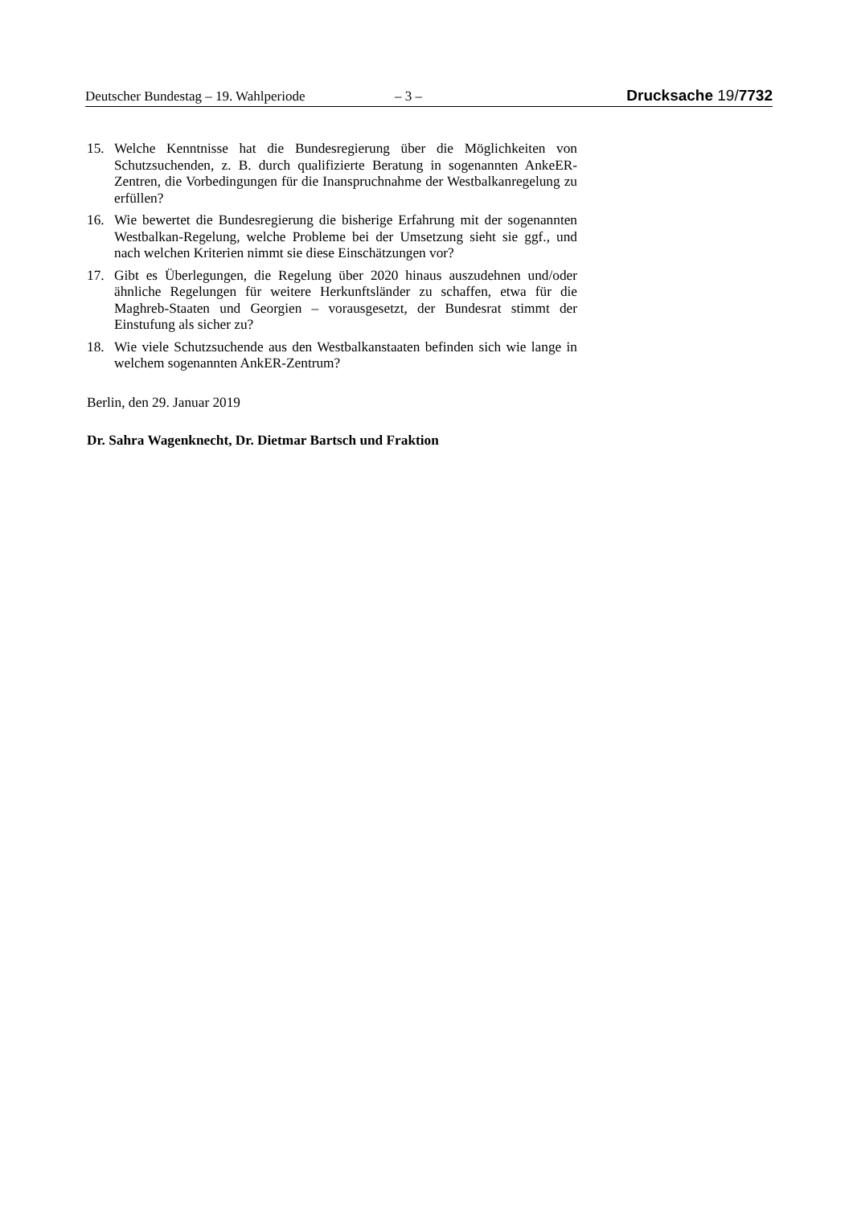Deutscher Bundestag – 19. Wahlperiode – 3 – Drucksache 19/7732
15. Welche Kenntnisse hat die Bundesregierung über die Möglichkeiten von Schutzsuchenden, z. B. durch qualifizierte Beratung in sogenannten AnkeER-Zentren, die Vorbedingungen für die Inanspruchnahme der Westbalkanregelung zu erfüllen?
16. Wie bewertet die Bundesregierung die bisherige Erfahrung mit der sogenannten Westbalkan-Regelung, welche Probleme bei der Umsetzung sieht sie ggf., und nach welchen Kriterien nimmt sie diese Einschätzungen vor?
17. Gibt es Überlegungen, die Regelung über 2020 hinaus auszudehnen und/oder ähnliche Regelungen für weitere Herkunftsländer zu schaffen, etwa für die Maghreb-Staaten und Georgien – vorausgesetzt, der Bundesrat stimmt der Einstufung als sicher zu?
18. Wie viele Schutzsuchende aus den Westbalkanstaaten befinden sich wie lange in welchem sogenannten AnkER-Zentrum?
Berlin, den 29. Januar 2019
Dr. Sahra Wagenknecht, Dr. Dietmar Bartsch und Fraktion